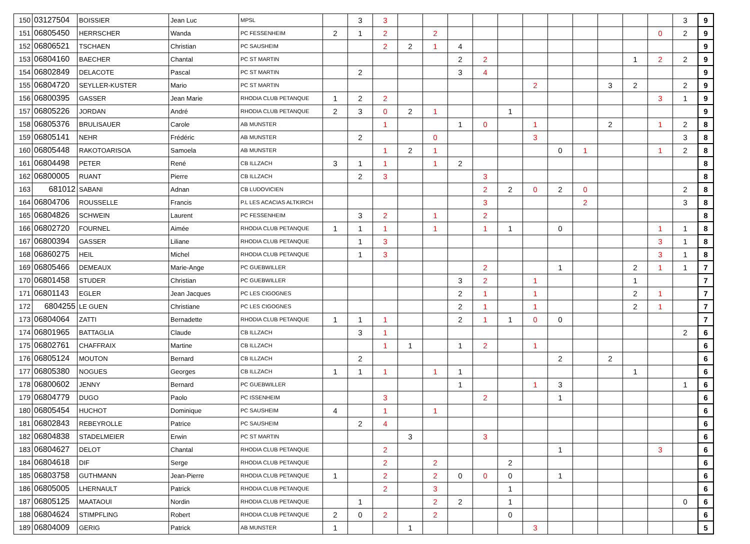| 150 | 03127504 | BOISSIER | Jean Luc | MPSL | | 3 | 3 | | | | | | | | | | | | 3 | 9 |
| 151 | 06805450 | HERRSCHER | Wanda | PC FESSENHEIM | 2 | 1 | 2 | | 2 | | | | | | | | | 0 | 2 | 9 |
| 152 | 06806521 | TSCHAEN | Christian | PC SAUSHEIM | | | 2 | 2 | 1 | 4 | | | | | | | | | | 9 |
| 153 | 06804160 | BAECHER | Chantal | PC ST MARTIN | | | | | | 2 | 2 | | | | | | 1 | 2 | 2 | 9 |
| 154 | 06802849 | DELACOTE | Pascal | PC ST MARTIN | | 2 | | | | 3 | 4 | | | | | | | | | 9 |
| 155 | 06804720 | SEYLLER-KUSTER | Mario | PC ST MARTIN | | | | | | | | | 2 | | | 3 | 2 | | 2 | 9 |
| 156 | 06800395 | GASSER | Jean Marie | RHODIA CLUB PETANQUE | 1 | 2 | 2 | | | | | | | | | | | 3 | 1 | 9 |
| 157 | 06805226 | JORDAN | André | RHODIA CLUB PETANQUE | 2 | 3 | 0 | 2 | 1 | | | 1 | | | | | | | | 9 |
| 158 | 06805376 | BRULISAUER | Carole | AB MUNSTER | | | 1 | | | 1 | 0 | | 1 | | | 2 | | 1 | 2 | 8 |
| 159 | 06805141 | NEHR | Frédéric | AB MUNSTER | | 2 | | | 0 | | | | 3 | | | | | | 3 | 8 |
| 160 | 06805448 | RAKOTOARISOA | Samoela | AB MUNSTER | | | 1 | 2 | 1 | | | | | 0 | 1 | | | 1 | 2 | 8 |
| 161 | 06804498 | PETER | René | CB ILLZACH | 3 | 1 | 1 | | 1 | 2 | | | | | | | | | | 8 |
| 162 | 06800005 | RUANT | Pierre | CB ILLZACH | | 2 | 3 | | | | 3 | | | | | | | | | 8 |
| 163 | 681012 | SABANI | Adnan | CB LUDOVICIEN | | | | | | | 2 | 2 | 0 | 2 | 0 | | | | 2 | 8 |
| 164 | 06804706 | ROUSSELLE | Francis | P.L LES ACACIAS ALTKIRCH | | | | | | | 3 | | | | 2 | | | | 3 | 8 |
| 165 | 06804826 | SCHWEIN | Laurent | PC FESSENHEIM | | 3 | 2 | | 1 | | 2 | | | | | | | | | 8 |
| 166 | 06802720 | FOURNEL | Aimée | RHODIA CLUB PETANQUE | 1 | 1 | 1 | | 1 | | 1 | 1 | | 0 | | | | 1 | 1 | 8 |
| 167 | 06800394 | GASSER | Liliane | RHODIA CLUB PETANQUE | | 1 | 3 | | | | | | | | | | | 3 | 1 | 8 |
| 168 | 06860275 | HEIL | Michel | RHODIA CLUB PETANQUE | | 1 | 3 | | | | | | | | | | | 3 | 1 | 8 |
| 169 | 06805466 | DEMEAUX | Marie-Ange | PC GUEBWILLER | | | | | | | 2 | | | 1 | | | 2 | 1 | 1 | 7 |
| 170 | 06801458 | STUDER | Christian | PC GUEBWILLER | | | | | | 3 | 2 | | 1 | | | | 1 | | | 7 |
| 171 | 06801143 | EGLER | Jean Jacques | PC LES CIGOGNES | | | | | | 2 | 1 | | 1 | | | | 2 | 1 | | 7 |
| 172 | 6804255 | LE GUEN | Christiane | PC LES CIGOGNES | | | | | | 2 | 1 | | 1 | | | | 2 | 1 | | 7 |
| 173 | 06804064 | ZATTI | Bernadette | RHODIA CLUB PETANQUE | 1 | 1 | 1 | | | 2 | 1 | 1 | 0 | 0 | | | | | | 7 |
| 174 | 06801965 | BATTAGLIA | Claude | CB ILLZACH | | 3 | 1 | | | | | | | | | | | | 2 | 6 |
| 175 | 06802761 | CHAFFRAIX | Martine | CB ILLZACH | | | 1 | 1 | | 1 | 2 | | 1 | | | | | | | 6 |
| 176 | 06805124 | MOUTON | Bernard | CB ILLZACH | | 2 | | | | | | | | 2 | | 2 | | | | 6 |
| 177 | 06805380 | NOGUES | Georges | CB ILLZACH | 1 | 1 | 1 | | 1 | 1 | | | | | | | 1 | | | 6 |
| 178 | 06800602 | JENNY | Bernard | PC GUEBWILLER | | | | | | 1 | | | 1 | 3 | | | | | 1 | 6 |
| 179 | 06804779 | DUGO | Paolo | PC ISSENHEIM | | | 3 | | | | 2 | | | 1 | | | | | | 6 |
| 180 | 06805454 | HUCHOT | Dominique | PC SAUSHEIM | 4 | | 1 | | 1 | | | | | | | | | | | 6 |
| 181 | 06802843 | REBEYROLLE | Patrice | PC SAUSHEIM | | 2 | 4 | | | | | | | | | | | | | 6 |
| 182 | 06804838 | STADELMEIER | Erwin | PC ST MARTIN | | | | 3 | | | 3 | | | | | | | | | 6 |
| 183 | 06804627 | DELOT | Chantal | RHODIA CLUB PETANQUE | | | 2 | | | | | | | 1 | | | | 3 | | 6 |
| 184 | 06804618 | DIF | Serge | RHODIA CLUB PETANQUE | | | 2 | | 2 | | | 2 | | | | | | | | 6 |
| 185 | 06803758 | GUTHMANN | Jean-Pierre | RHODIA CLUB PETANQUE | 1 | | 2 | | 2 | 0 | 0 | 0 | | 1 | | | | | | 6 |
| 186 | 06805005 | LHERNAULT | Patrick | RHODIA CLUB PETANQUE | | | 2 | | 3 | | | 1 | | | | | | | | 6 |
| 187 | 06805125 | MAATAOUI | Nordin | RHODIA CLUB PETANQUE | | 1 | | | 2 | 2 | | 1 | | | | | | | 0 | 6 |
| 188 | 06804624 | STIMPFLING | Robert | RHODIA CLUB PETANQUE | 2 | 0 | 2 | | 2 | | | 0 | | | | | | | | 6 |
| 189 | 06804009 | GERIG | Patrick | AB MUNSTER | 1 | | | 1 | | | | | 3 | | | | | | | 5 |